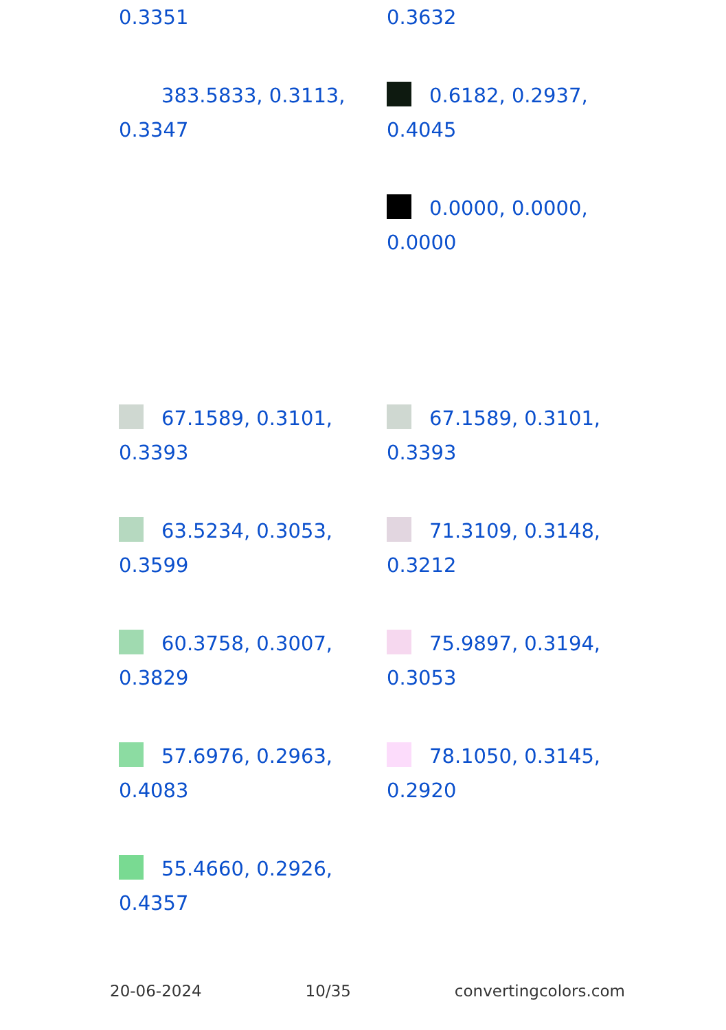0.3351 0.3632
383.5833, 0.3113, 0.3347
0.6182, 0.2937, 0.4045
0.0000, 0.0000, 0.0000
67.1589, 0.3101, 0.3393
67.1589, 0.3101, 0.3393
63.5234, 0.3053, 0.3599
71.3109, 0.3148, 0.3212
60.3758, 0.3007, 0.3829
75.9897, 0.3194, 0.3053
57.6976, 0.2963, 0.4083
78.1050, 0.3145, 0.2920
55.4660, 0.2926, 0.4357
20-06-2024 10/35 convertingcolors.com